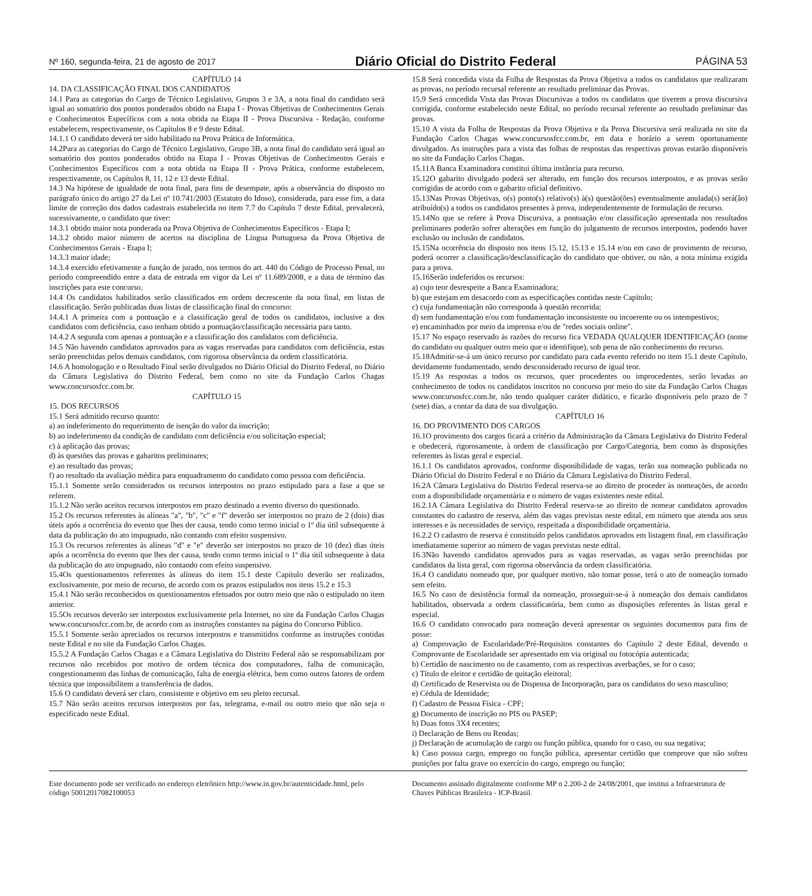Nº 160, segunda-feira, 21 de agosto de 2017 Diário Oficial do Distrito Federal PÁGINA 53
CAPÍTULO 14
14. DA CLASSIFICAÇÃO FINAL DOS CANDIDATOS
14.1 Para as categorias do Cargo de Técnico Legislativo, Grupos 3 e 3A, a nota final do candidato será igual ao somatório dos pontos ponderados obtido na Etapa I - Provas Objetivas de Conhecimentos Gerais e Conhecimentos Específicos com a nota obtida na Etapa II - Prova Discursiva - Redação, conforme estabelecem, respectivamente, os Capítulos 8 e 9 deste Edital.
14.1.1 O candidato deverá ter sido habilitado na Prova Prática de Informática.
14.2Para as categorias do Cargo de Técnico Legislativo, Grupo 3B, a nota final do candidato será igual ao somatório dos pontos ponderados obtido na Etapa I - Provas Objetivas de Conhecimentos Gerais e Conhecimentos Específicos com a nota obtida na Etapa II - Prova Prática, conforme estabelecem, respectivamente, os Capítulos 8, 11, 12 e 13 deste Edital.
14.3 Na hipótese de igualdade de nota final, para fins de desempate, após a observância do disposto no parágrafo único do artigo 27 da Lei nº 10.741/2003 (Estatuto do Idoso), considerada, para esse fim, a data limite de correção dos dados cadastrais estabelecida no item 7.7 do Capítulo 7 deste Edital, prevalecerá, sucessivamente, o candidato que tiver:
14.3.1 obtido maior nota ponderada na Prova Objetiva de Conhecimentos Específicos - Etapa I;
14.3.2 obtido maior número de acertos na disciplina de Língua Portuguesa da Prova Objetiva de Conhecimentos Gerais - Etapa I;
14.3.3 maior idade;
14.3.4 exercido efetivamente a função de jurado, nos termos do art. 440 do Código de Processo Penal, no período compreendido entre a data de entrada em vigor da Lei nº 11.689/2008, e a data de término das inscrições para este concurso.
14.4 Os candidatos habilitados serão classificados em ordem decrescente da nota final, em listas de classificação. Serão publicadas duas listas de classificação final do concurso:
14.4.1 A primeira com a pontuação e a classificação geral de todos os candidatos, inclusive a dos candidatos com deficiência, caso tenham obtido a pontuação/classificação necessária para tanto.
14.4.2 A segunda com apenas a pontuação e a classificação dos candidatos com deficiência.
14.5 Não havendo candidatos aprovados para as vagas reservadas para candidatos com deficiência, estas serão preenchidas pelos demais candidatos, com rigorosa observância da ordem classificatória.
14.6 A homologação e o Resultado Final serão divulgados no Diário Oficial do Distrito Federal, no Diário da Câmara Legislativa do Distrito Federal, bem como no site da Fundação Carlos Chagas www.concursosfcc.com.br.
CAPÍTULO 15
15. DOS RECURSOS
15.1 Será admitido recurso quanto:
a) ao indeferimento do requerimento de isenção do valor da inscrição;
b) ao indeferimento da condição de candidato com deficiência e/ou solicitação especial;
c) à aplicação das provas;
d) às questões das provas e gabaritos preliminares;
e) ao resultado das provas;
f) ao resultado da avaliação médica para enquadramento do candidato como pessoa com deficiência.
15.1.1 Somente serão considerados os recursos interpostos no prazo estipulado para a fase a que se referem.
15.1.2 Não serão aceitos recursos interpostos em prazo destinado a evento diverso do questionado.
15.2 Os recursos referentes às alíneas "a", "b", "c" e "f" deverão ser interpostos no prazo de 2 (dois) dias úteis após a ocorrência do evento que lhes der causa, tendo como termo inicial o 1º dia útil subsequente à data da publicação do ato impugnado, não contando com efeito suspensivo.
15.3 Os recursos referentes às alíneas "d" e "e" deverão ser interpostos no prazo de 10 (dez) dias úteis após a ocorrência do evento que lhes der causa, tendo como termo inicial o 1º dia útil subsequente à data da publicação do ato impugnado, não contando com efeito suspensivo.
15.4Os questionamentos referentes às alíneas do item 15.1 deste Capítulo deverão ser realizados, exclusivamente, por meio de recurso, de acordo com os prazos estipulados nos itens 15.2 e 15.3
15.4.1 Não serão reconhecidos os questionamentos efetuados por outro meio que não o estipulado no item anterior.
15.5Os recursos deverão ser interpostos exclusivamente pela Internet, no site da Fundação Carlos Chagas www.concursosfcc.com.br, de acordo com as instruções constantes na página do Concurso Público.
15.5.1 Somente serão apreciados os recursos interpostos e transmitidos conforme as instruções contidas neste Edital e no site da Fundação Carlos Chagas.
15.5.2 A Fundação Carlos Chagas e a Câmara Legislativa do Distrito Federal não se responsabilizam por recursos não recebidos por motivo de ordem técnica dos computadores, falha de comunicação, congestionamento das linhas de comunicação, falta de energia elétrica, bem como outros fatores de ordem técnica que impossibilitem a transferência de dados.
15.6 O candidato deverá ser claro, consistente e objetivo em seu pleito recursal.
15.7 Não serão aceitos recursos interpostos por fax, telegrama, e-mail ou outro meio que não seja o especificado neste Edital.
15.8 Será concedida vista da Folha de Respostas da Prova Objetiva a todos os candidatos que realizaram as provas, no período recursal referente ao resultado preliminar das Provas.
15.9 Será concedida Vista das Provas Discursivas a todos os candidatos que tiverem a prova discursiva corrigida, conforme estabelecido neste Edital, no período recursal referente ao resultado preliminar das provas.
15.10 A vista da Folha de Respostas da Prova Objetiva e da Prova Discursiva será realizada no site da Fundação Carlos Chagas www.concursosfcc.com.br, em data e horário a serem oportunamente divulgados. As instruções para a vista das folhas de respostas das respectivas provas estarão disponíveis no site da Fundação Carlos Chagas.
15.11A Banca Examinadora constitui última instância para recurso.
15.12O gabarito divulgado poderá ser alterado, em função dos recursos interpostos, e as provas serão corrigidas de acordo com o gabarito oficial definitivo.
15.13Nas Provas Objetivas, o(s) ponto(s) relativo(s) à(s) questão(ões) eventualmente anulada(s) será(ão) atribuído(s) a todos os candidatos presentes à prova, independentemente de formulação de recurso.
15.14No que se refere à Prova Discursiva, a pontuação e/ou classificação apresentada nos resultados preliminares poderão sofrer alterações em função do julgamento de recursos interpostos, podendo haver exclusão ou inclusão de candidatos.
15.15Na ocorrência do disposto nos itens 15.12, 15.13 e 15.14 e/ou em caso de provimento de recurso, poderá ocorrer a classificação/desclassificação do candidato que obtiver, ou não, a nota mínima exigida para a prova.
15.16Serão indeferidos os recursos:
a) cujo teor desrespeite a Banca Examinadora;
b) que estejam em desacordo com as especificações contidas neste Capítulo;
c) cuja fundamentação não corresponda à questão recorrida;
d) sem fundamentação e/ou com fundamentação inconsistente ou incoerente ou os intempestivos;
e) encaminhados por meio da imprensa e/ou de "redes sociais online".
15.17 No espaço reservado às razões do recurso fica VEDADA QUALQUER IDENTIFICAÇÃO (nome do candidato ou qualquer outro meio que o identifique), sob pena de não conhecimento do recurso.
15.18Admitir-se-á um único recurso por candidato para cada evento referido no item 15.1 deste Capítulo, devidamente fundamentado, sendo desconsiderado recurso de igual teor.
15.19 As respostas a todos os recursos, quer procedentes ou improcedentes, serão levadas ao conhecimento de todos os candidatos inscritos no concurso por meio do site da Fundação Carlos Chagas www.concursosfcc.com.br, não tendo qualquer caráter didático, e ficarão disponíveis pelo prazo de 7 (sete) dias, a contar da data de sua divulgação.
CAPÍTULO 16
16. DO PROVIMENTO DOS CARGOS
16.1O provimento dos cargos ficará a critério da Administração da Câmara Legislativa do Distrito Federal e obedecerá, rigorosamente, à ordem de classificação por Cargo/Categoria, bem como às disposições referentes às listas geral e especial.
16.1.1 Os candidatos aprovados, conforme disponibilidade de vagas, terão sua nomeação publicada no Diário Oficial do Distrito Federal e no Diário da Câmara Legislativa do Distrito Federal.
16.2A Câmara Legislativa do Distrito Federal reserva-se ao direito de proceder às nomeações, de acordo com a disponibilidade orçamentária e o número de vagas existentes neste edital.
16.2.1A Câmara Legislativa do Distrito Federal reserva-se ao direito de nomear candidatos aprovados constantes do cadastro de reserva, além das vagas previstas neste edital, em número que atenda aos seus interesses e às necessidades de serviço, respeitada a disponibilidade orçamentária.
16.2.2 O cadastro de reserva é constituído pelos candidatos aprovados em listagem final, em classificação imediatamente superior ao número de vagas previstas neste edital.
16.3Não havendo candidatos aprovados para as vagas reservadas, as vagas serão preenchidas por candidatos da lista geral, com rigorosa observância da ordem classificatória.
16.4 O candidato nomeado que, por qualquer motivo, não tomar posse, terá o ato de nomeação tornado sem efeito.
16.5 No caso de desistência formal da nomeação, prosseguir-se-á à nomeação dos demais candidatos habilitados, observada a ordem classificatória, bem como as disposições referentes às listas geral e especial.
16.6 O candidato convocado para nomeação deverá apresentar os seguintes documentos para fins de posse:
a) Comprovação de Escolaridade/Pré-Requisitos constantes do Capítulo 2 deste Edital, devendo o Comprovante de Escolaridade ser apresentado em via original ou fotocópia autenticada;
b) Certidão de nascimento ou de casamento, com as respectivas averbações, se for o caso;
c) Título de eleitor e certidão de quitação eleitoral;
d) Certificado de Reservista ou de Dispensa de Incorporação, para os candidatos do sexo masculino;
e) Cédula de Identidade;
f) Cadastro de Pessoa Física - CPF;
g) Documento de inscrição no PIS ou PASEP;
h) Duas fotos 3X4 recentes;
i) Declaração de Bens ou Rendas;
j) Declaração de acumulação de cargo ou função pública, quando for o caso, ou sua negativa;
k) Caso possua cargo, emprego ou função pública, apresentar certidão que comprove que não sofreu punições por falta grave no exercício do cargo, emprego ou função;
Este documento pode ser verificado no endereço eletrônico http://www.in.gov.br/autenticidade.html, pelo código 50012017082100053
Documento assinado digitalmente conforme MP n 2.200-2 de 24/08/2001, que institui a Infraestrutura de Chaves Públicas Brasileira - ICP-Brasil.